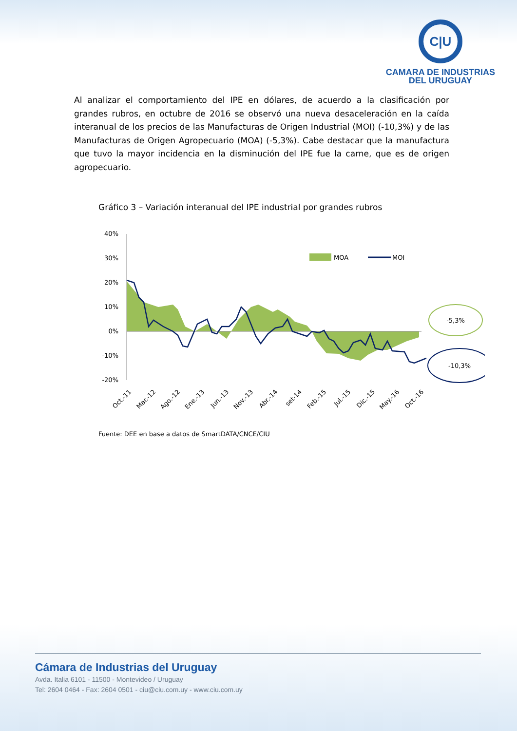C|U
CAMARA DE INDUSTRIAS
DEL URUGUAY
Al analizar el comportamiento del IPE en dólares, de acuerdo a la clasificación por grandes rubros, en octubre de 2016 se observó una nueva desaceleración en la caída interanual de los precios de las Manufacturas de Origen Industrial (MOI) (-10,3%) y de las Manufacturas de Origen Agropecuario (MOA) (-5,3%). Cabe destacar que la manufactura que tuvo la mayor incidencia en la disminución del IPE fue la carne, que es de origen agropecuario.
Gráfico 3 – Variación interanual del IPE industrial por grandes rubros
40%
30%
20%
10%
0%
-10%
-20%
MOA
MOI
-5,3%
-10,3%
Oct.-11
Mar.-12
Ago.-12
Ene.-13
Jun.-13
Nov.-13
Abr.-14
set-14
Feb.-15
Jul.-15
Dic.-15
May.-16
Oct.-16
Fuente: DEE en base a datos de SmartDATA/CNCE/CIU
Cámara de Industrias del Uruguay
Avda. Italia 6101 - 11500 - Montevideo / Uruguay
Tel: 2604 0464 - Fax: 2604 0501 - ciu@ciu.com.uy - www.ciu.com.uy